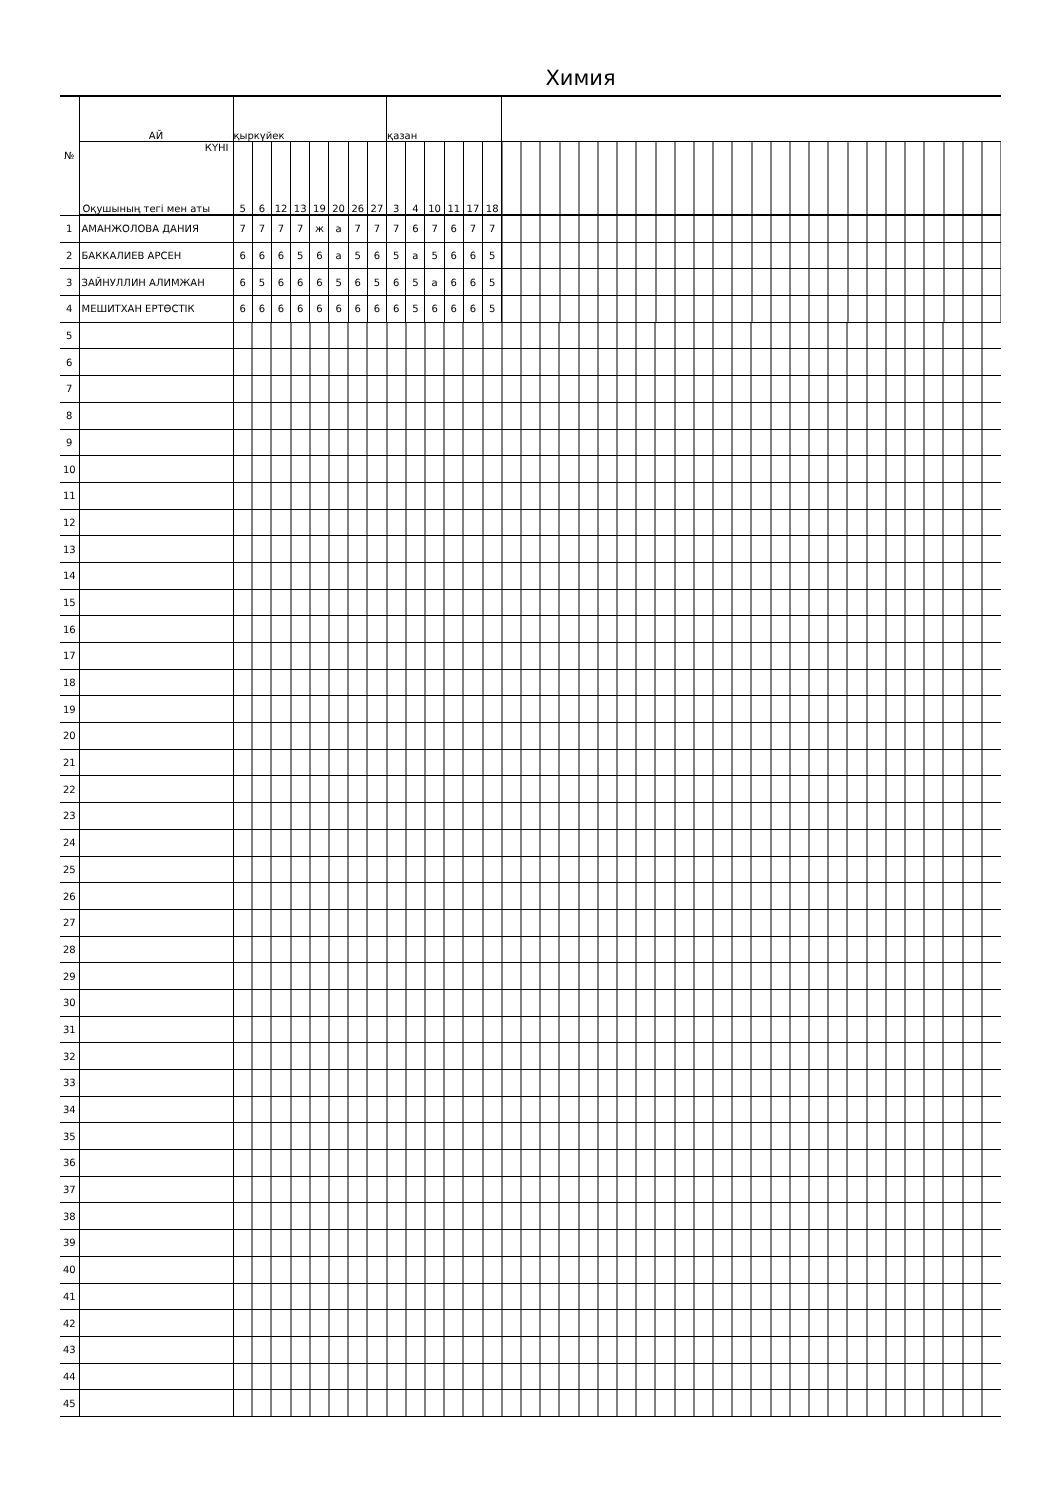Химия
| № | АЙ | қыркүйек | | | | | | | | қазан | | | | | | |
| | КҮНІ Оқушының тегі мен аты | 5 | 6 | 12 | 13 | 19 | 20 | 26 | 27 | 3 | 4 | 10 | 11 | 17 | 18 | |
| 1 | АМАНЖОЛОВА ДАНИЯ | 7 | 7 | 7 | 7 | ж | а | 7 | 7 | 7 | 6 | 7 | 6 | 7 | 7 | |
| 2 | БАККАЛИЕВ АРСЕН | 6 | 6 | 6 | 5 | 6 | а | 5 | 6 | 5 | а | 5 | 6 | 6 | 5 | |
| 3 | ЗАЙНУЛЛИН АЛИМЖАН | 6 | 5 | 6 | 6 | 6 | 5 | 6 | 5 | 6 | 5 | а | 6 | 6 | 5 | |
| 4 | МЕШИТХАН ЕРТӨСТІК | 6 | 6 | 6 | 6 | 6 | 6 | 6 | 6 | 6 | 5 | 6 | 6 | 6 | 5 | |
| 5 | | | | | | | | | | | | | | | | |
| 6 | | | | | | | | | | | | | | | | |
| 7 | | | | | | | | | | | | | | | | |
| 8 | | | | | | | | | | | | | | | | |
| 9 | | | | | | | | | | | | | | | | |
| 10 | | | | | | | | | | | | | | | | |
| 11 | | | | | | | | | | | | | | | | |
| 12 | | | | | | | | | | | | | | | | |
| 13 | | | | | | | | | | | | | | | | |
| 14 | | | | | | | | | | | | | | | | |
| 15 | | | | | | | | | | | | | | | | |
| 16 | | | | | | | | | | | | | | | | |
| 17 | | | | | | | | | | | | | | | | |
| 18 | | | | | | | | | | | | | | | | |
| 19 | | | | | | | | | | | | | | | | |
| 20 | | | | | | | | | | | | | | | | |
| 21 | | | | | | | | | | | | | | | | |
| 22 | | | | | | | | | | | | | | | | |
| 23 | | | | | | | | | | | | | | | | |
| 24 | | | | | | | | | | | | | | | | |
| 25 | | | | | | | | | | | | | | | | |
| 26 | | | | | | | | | | | | | | | | |
| 27 | | | | | | | | | | | | | | | | |
| 28 | | | | | | | | | | | | | | | | |
| 29 | | | | | | | | | | | | | | | | |
| 30 | | | | | | | | | | | | | | | | |
| 31 | | | | | | | | | | | | | | | | |
| 32 | | | | | | | | | | | | | | | | |
| 33 | | | | | | | | | | | | | | | | |
| 34 | | | | | | | | | | | | | | | | |
| 35 | | | | | | | | | | | | | | | | |
| 36 | | | | | | | | | | | | | | | | |
| 37 | | | | | | | | | | | | | | | | |
| 38 | | | | | | | | | | | | | | | | |
| 39 | | | | | | | | | | | | | | | | |
| 40 | | | | | | | | | | | | | | | | |
| 41 | | | | | | | | | | | | | | | | |
| 42 | | | | | | | | | | | | | | | | |
| 43 | | | | | | | | | | | | | | | | |
| 44 | | | | | | | | | | | | | | | | |
| 45 | | | | | | | | | | | | | | | | |